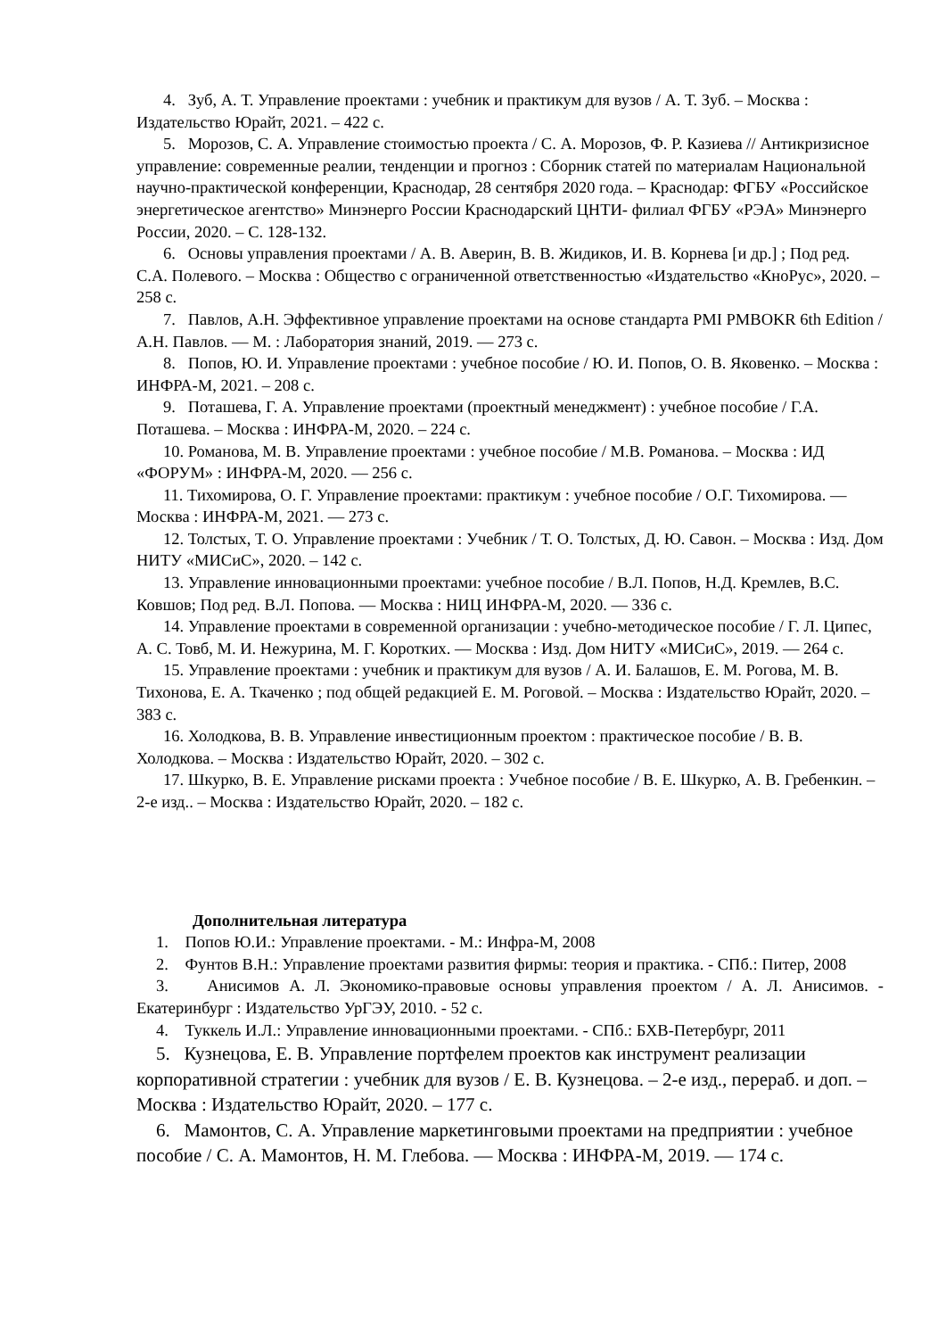4. Зуб, А. Т. Управление проектами : учебник и практикум для вузов / А. Т. Зуб. – Москва : Издательство Юрайт, 2021. – 422 с.
5. Морозов, С. А. Управление стоимостью проекта / С. А. Морозов, Ф. Р. Казиева // Антикризисное управление: современные реалии, тенденции и прогноз : Сборник статей по материалам Национальной научно-практической конференции, Краснодар, 28 сентября 2020 года. – Краснодар: ФГБУ «Российское энергетическое агентство» Минэнерго России Краснодарский ЦНТИ- филиал ФГБУ «РЭА» Минэнерго России, 2020. – С. 128-132.
6. Основы управления проектами / А. В. Аверин, В. В. Жидиков, И. В. Корнева [и др.] ; Под ред. С.А. Полевого. – Москва : Общество с ограниченной ответственностью «Издательство «КноРус», 2020. – 258 с.
7. Павлов, А.Н. Эффективное управление проектами на основе стандарта PMI PMBOKR 6th Edition / А.Н. Павлов. — М. : Лаборатория знаний, 2019. — 273 с.
8. Попов, Ю. И. Управление проектами : учебное пособие / Ю. И. Попов, О. В. Яковенко. – Москва : ИНФРА-М, 2021. – 208 с.
9. Поташева, Г. А. Управление проектами (проектный менеджмент) : учебное пособие / Г.А. Поташева. – Москва : ИНФРА-М, 2020. – 224 с.
10. Романова, М. В. Управление проектами : учебное пособие / М.В. Романова. – Москва : ИД «ФОРУМ» : ИНФРА-М, 2020. — 256 с.
11. Тихомирова, О. Г. Управление проектами: практикум : учебное пособие / О.Г. Тихомирова. — Москва : ИНФРА-М, 2021. — 273 с.
12. Толстых, Т. О. Управление проектами : Учебник / Т. О. Толстых, Д. Ю. Савон. – Москва : Изд. Дом НИТУ «МИСиС», 2020. – 142 с.
13. Управление инновационными проектами: учебное пособие / В.Л. Попов, Н.Д. Кремлев, В.С. Ковшов; Под ред. В.Л. Попова. — Москва : НИЦ ИНФРА-М, 2020. — 336 с.
14. Управление проектами в современной организации : учебно-методическое пособие / Г. Л. Ципес, А. С. Товб, М. И. Нежурина, М. Г. Коротких. — Москва : Изд. Дом НИТУ «МИСиС», 2019. — 264 с.
15. Управление проектами : учебник и практикум для вузов / А. И. Балашов, Е. М. Рогова, М. В. Тихонова, Е. А. Ткаченко ; под общей редакцией Е. М. Роговой. – Москва : Издательство Юрайт, 2020. – 383 с.
16. Холодкова, В. В. Управление инвестиционным проектом : практическое пособие / В. В. Холодкова. – Москва : Издательство Юрайт, 2020. – 302 с.
17. Шкурко, В. Е. Управление рисками проекта : Учебное пособие / В. Е. Шкурко, А. В. Гребенкин. – 2-е изд.. – Москва : Издательство Юрайт, 2020. – 182 с.
Дополнительная литература
1. Попов Ю.И.: Управление проектами. - М.: Инфра-М, 2008
2. Фунтов В.Н.: Управление проектами развития фирмы: теория и практика. - СПб.: Питер, 2008
3. Анисимов А. Л. Экономико-правовые основы управления проектом / А. Л. Анисимов. - Екатеринбург : Издательство УрГЭУ, 2010. - 52 с.
4. Туккель И.Л.: Управление инновационными проектами. - СПб.: БХВ-Петербург, 2011
5. Кузнецова, Е. В. Управление портфелем проектов как инструмент реализации корпоративной стратегии : учебник для вузов / Е. В. Кузнецова. – 2-е изд., перераб. и доп. – Москва : Издательство Юрайт, 2020. – 177 с.
6. Мамонтов, С. А. Управление маркетинговыми проектами на предприятии : учебное пособие / С. А. Мамонтов, Н. М. Глебова. — Москва : ИНФРА-М, 2019. — 174 с.